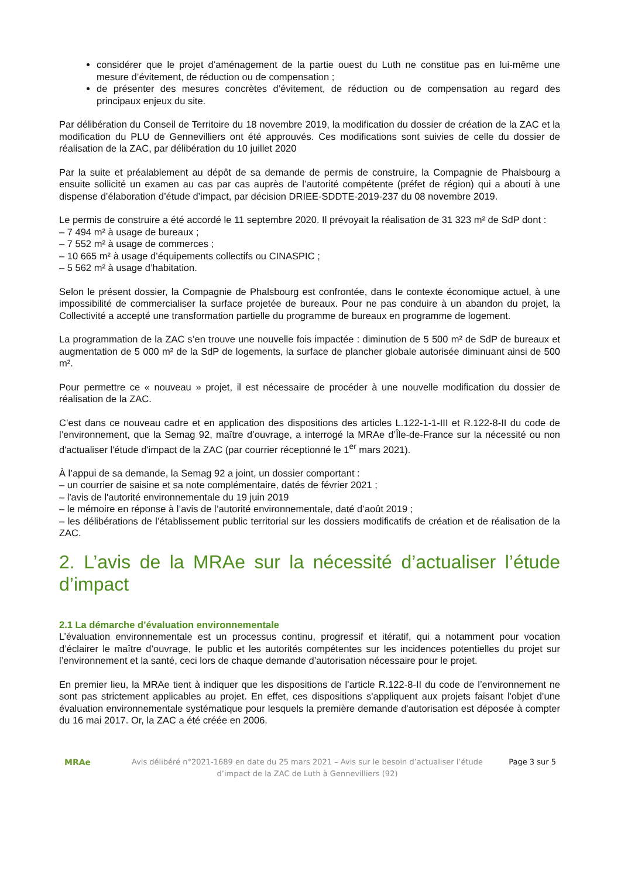considérer que le projet d’aménagement de la partie ouest du Luth ne constitue pas en lui-même une mesure d’évitement, de réduction ou de compensation ;
de présenter des mesures concrètes d’évitement, de réduction ou de compensation au regard des principaux enjeux du site.
Par délibération du Conseil de Territoire du 18 novembre 2019, la modification du dossier de création de la ZAC et la modification du PLU de Gennevilliers ont été approuvés. Ces modifications sont suivies de celle du dossier de réalisation de la ZAC, par délibération du 10 juillet 2020
Par la suite et préalablement au dépôt de sa demande de permis de construire, la Compagnie de Phalsbourg a ensuite sollicité un examen au cas par cas auprès de l’autorité compétente (préfet de région) qui a abouti à une dispense d’élaboration d’étude d’impact, par décision DRIEE-SDDTE-2019-237 du 08 novembre 2019.
Le permis de construire a été accordé le 11 septembre 2020. Il prévoyait la réalisation de 31 323 m² de SdP dont :
– 7 494 m² à usage de bureaux ;
– 7 552 m² à usage de commerces ;
– 10 665 m² à usage d’équipements collectifs ou CINASPIC ;
– 5 562 m² à usage d’habitation.
Selon le présent dossier, la Compagnie de Phalsbourg est confrontée, dans le contexte économique actuel, à une impossibilité de commercialiser la surface projetée de bureaux. Pour ne pas conduire à un abandon du projet, la Collectivité a accepté une transformation partielle du programme de bureaux en programme de logement.
La programmation de la ZAC s’en trouve une nouvelle fois impactée : diminution de 5 500 m² de SdP de bureaux et augmentation de 5 000 m² de la SdP de logements, la surface de plancher globale autorisée diminuant ainsi de 500 m².
Pour permettre ce « nouveau » projet, il est nécessaire de procéder à une nouvelle modification du dossier de réalisation de la ZAC.
C’est dans ce nouveau cadre et en application des dispositions des articles L.122-1-1-III et R.122-8-II du code de l’environnement, que la Semag 92, maître d’ouvrage, a interrogé la MRAe d’Île-de-France sur la nécessité ou non d'actualiser l'étude d'impact de la ZAC (par courrier réceptionné le 1<sup>er</sup> mars 2021).
À l’appui de sa demande, la Semag 92 a joint, un dossier comportant :
– un courrier de saisine et sa note complémentaire, datés de février 2021 ;
– l'avis de l'autorité environnementale du 19 juin 2019
– le mémoire en réponse à l’avis de l’autorité environnementale, daté d’août 2019 ;
– les délibérations de l’établissement public territorial sur les dossiers modificatifs de création et de réalisation de la ZAC.
2. L’avis de la MRAe sur la nécessité d’actualiser l’étude d’impact
2.1 La démarche d’évaluation environnementale
L’évaluation environnementale est un processus continu, progressif et itératif, qui a notamment pour vocation d’éclairer le maître d’ouvrage, le public et les autorités compétentes sur les incidences potentielles du projet sur l’environnement et la santé, ceci lors de chaque demande d’autorisation nécessaire pour le projet.
En premier lieu, la MRAe tient à indiquer que les dispositions de l’article R.122-8-II du code de l’environnement ne sont pas strictement applicables au projet. En effet, ces dispositions s'appliquent aux projets faisant l'objet d’une évaluation environnementale systématique pour lesquels la première demande d'autorisation est déposée à compter du 16 mai 2017. Or, la ZAC a été créée en 2006.
MRAe Avis délibéré n°2021-1689 en date du 25 mars 2021 – Avis sur le besoin d’actualiser l’étude d’impact de la ZAC de Luth à Gennevilliers (92)
Page 3 sur 5